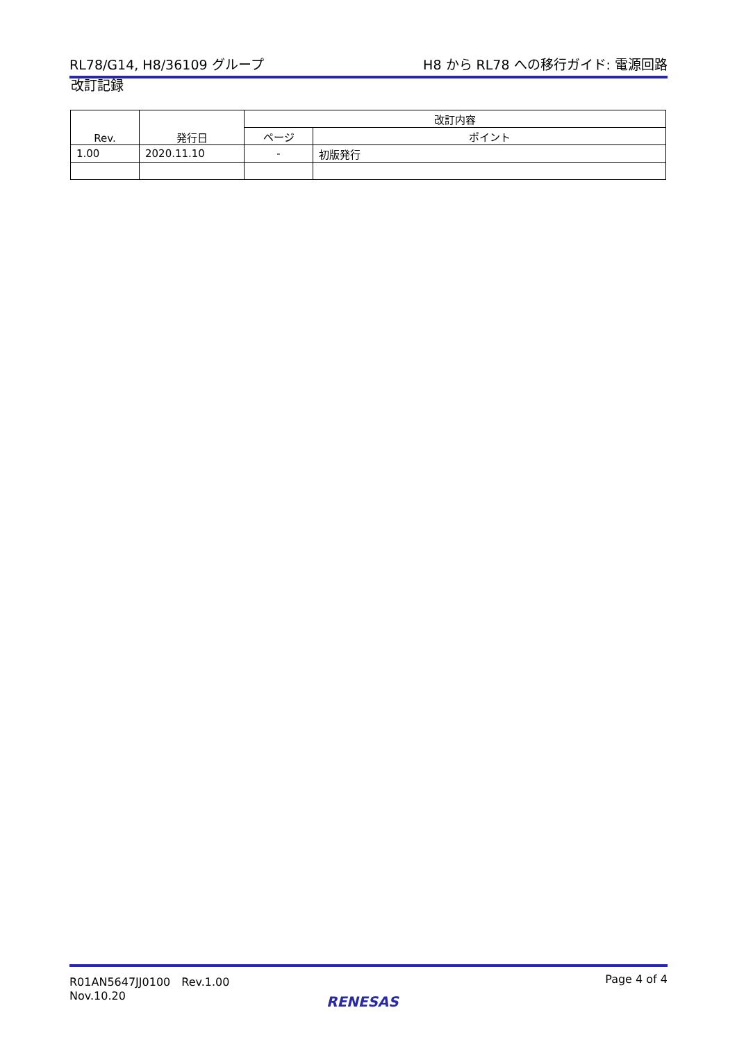RL78/G14, H8/36109 グループ H8 から RL78 への移行ガイド: 電源回路
改訂記録
| Rev. | 発行日 | 改訂内容 | |
| --- | --- | --- | --- |
| | | ページ | ポイント |
| 1.00 | 2020.11.10 | - | 初版発行 |
R01AN5647JJ0100　Rev.1.00
Nov.10.20 Page 4 of 4
RENESAS